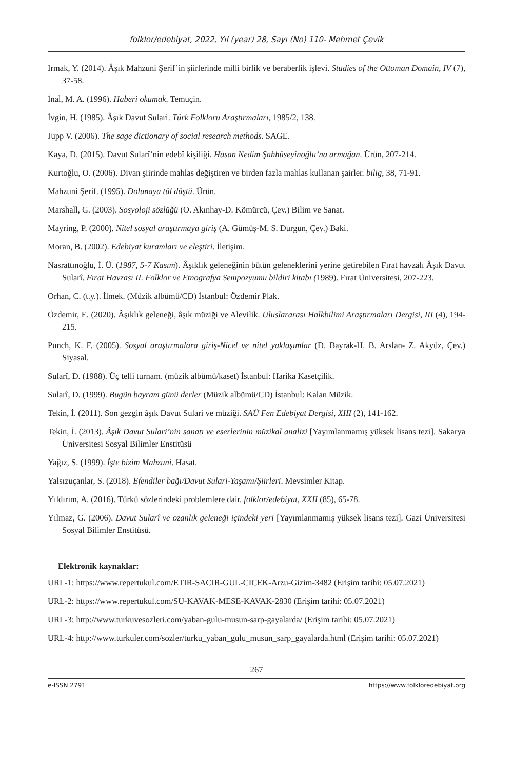folklor/edebiyat, 2022, Yıl (year) 28, Sayı (No) 110- Mehmet Çevik
Irmak, Y. (2014). Âşık Mahzuni Şerif’in şiirlerinde milli birlik ve beraberlik işlevi. Studies of the Ottoman Domain, IV (7), 37-58.
İnal, M. A. (1996). Haberi okumak. Temuçin.
İvgin, H. (1985). Âşık Davut Sulari. Türk Folkloru Araştırmaları, 1985/2, 138.
Jupp V. (2006). The sage dictionary of social research methods. SAGE.
Kaya, D. (2015). Davut Sularî’nin edebî kişiliği. Hasan Nedim Şahhüseyinoğlu’na armağan. Ürün, 207-214.
Kurtoğlu, O. (2006). Divan şiirinde mahlas değiştiren ve birden fazla mahlas kullanan şairler. bilig, 38, 71-91.
Mahzuni Şerif. (1995). Dolunaya tül düştü. Ürün.
Marshall, G. (2003). Sosyoloji sözlüğü (O. Akınhay-D. Kömürcü, Çev.) Bilim ve Sanat.
Mayring, P. (2000). Nitel sosyal araştırmaya giriş (A. Gümüş-M. S. Durgun, Çev.) Baki.
Moran, B. (2002). Edebiyat kuramları ve eleştiri. İletişim.
Nasrattınoğlu, İ. Ü. (1987, 5-7 Kasım). Âşıklık geleneğinin bütün geleneklerini yerine getirebilen Fırat havzalı Âşık Davut Sularî. Fırat Havzası II. Folklor ve Etnografya Sempozyumu bildiri kitabı (1989). Fırat Üniversitesi, 207-223.
Orhan, C. (t.y.). İlmek. (Müzik albümü/CD) İstanbul: Özdemir Plak.
Özdemir, E. (2020). Âşıklık geleneği, âşık müziği ve Alevilik. Uluslararası Halkbilimi Araştırmaları Dergisi, III (4), 194-215.
Punch, K. F. (2005). Sosyal araştırmalara giriş-Nicel ve nitel yaklaşımlar (D. Bayrak-H. B. Arslan- Z. Akyüz, Çev.) Siyasal.
Sularî, D. (1988). Üç telli turnam. (müzik albümü/kaset) İstanbul: Harika Kasetçilik.
Sularî, D. (1999). Bugün bayram günü derler (Müzik albümü/CD) İstanbul: Kalan Müzik.
Tekin, İ. (2011). Son gezgin âşık Davut Sulari ve müziği. SAÜ Fen Edebiyat Dergisi, XIII (2), 141-162.
Tekin, İ. (2013). Âşık Davut Sulari’nin sanatı ve eserlerinin müzikal analizi [Yayımlanmamış yüksek lisans tezi]. Sakarya Üniversitesi Sosyal Bilimler Enstitüsü
Yağız, S. (1999). İşte bizim Mahzuni. Hasat.
Yalsızuçanlar, S. (2018). Efendiler bağı/Davut Sulari-Yaşamı/Şiirleri. Mevsimler Kitap.
Yıldırım, A. (2016). Türkü sözlerindeki problemlere dair. folklor/edebiyat, XXII (85), 65-78.
Yılmaz, G. (2006). Davut Sularî ve ozanlık geleneği içindeki yeri [Yayımlanmamış yüksek lisans tezi]. Gazi Üniversitesi Sosyal Bilimler Enstitüsü.
Elektronik kaynaklar:
URL-1: https://www.repertukul.com/ETIR-SACIR-GUL-CICEK-Arzu-Gizim-3482 (Erişim tarihi: 05.07.2021)
URL-2: https://www.repertukul.com/SU-KAVAK-MESE-KAVAK-2830 (Erişim tarihi: 05.07.2021)
URL-3: http://www.turkuvesozleri.com/yaban-gulu-musun-sarp-gayalarda/ (Erişim tarihi: 05.07.2021)
URL-4: http://www.turkuler.com/sozler/turku_yaban_gulu_musun_sarp_gayalarda.html (Erişim tarihi: 05.07.2021)
267
e-ISSN 2791 https://www.folkloredebiyat.org